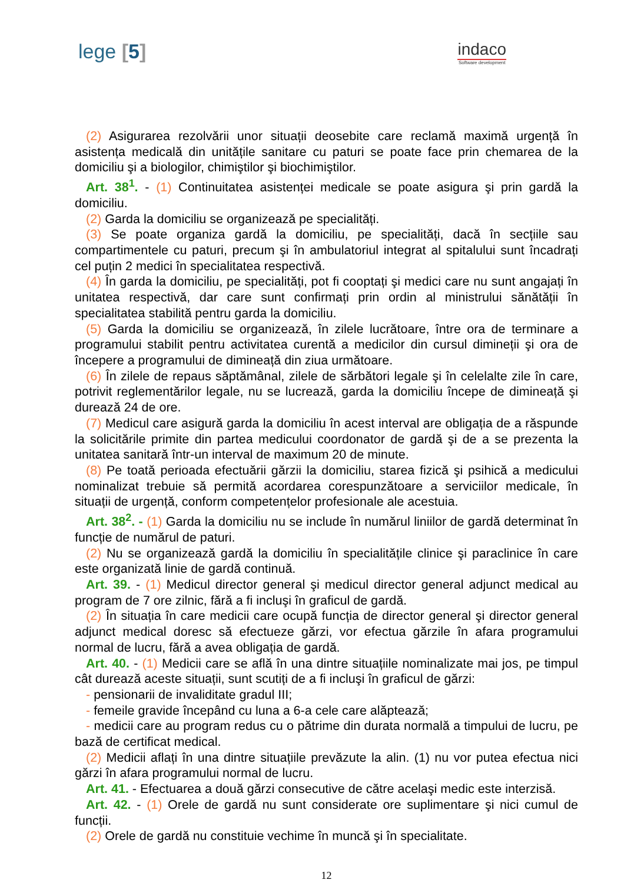lege [5]
indaco
Software development
(2) Asigurarea rezolvării unor situații deosebite care reclamă maximă urgență în asistența medicală din unitățile sanitare cu paturi se poate face prin chemarea de la domiciliu şi a biologilor, chimiştilor şi biochimiştilor.
Art. 38<sup>1</sup>. - (1) Continuitatea asistenței medicale se poate asigura şi prin gardă la domiciliu.
(2) Garda la domiciliu se organizează pe specialități.
(3) Se poate organiza gardă la domiciliu, pe specialități, dacă în secțiile sau compartimentele cu paturi, precum şi în ambulatoriul integrat al spitalului sunt încadrați cel puțin 2 medici în specialitatea respectivă.
(4) În garda la domiciliu, pe specialități, pot fi cooptați şi medici care nu sunt angajați în unitatea respectivă, dar care sunt confirmați prin ordin al ministrului sănătății în specialitatea stabilită pentru garda la domiciliu.
(5) Garda la domiciliu se organizează, în zilele lucrătoare, între ora de terminare a programului stabilit pentru activitatea curentă a medicilor din cursul dimineții şi ora de începere a programului de dimineață din ziua următoare.
(6) În zilele de repaus săptămânal, zilele de sărbători legale şi în celelalte zile în care, potrivit reglementărilor legale, nu se lucrează, garda la domiciliu începe de dimineață şi durează 24 de ore.
(7) Medicul care asigură garda la domiciliu în acest interval are obligația de a răspunde la solicitările primite din partea medicului coordonator de gardă şi de a se prezenta la unitatea sanitară într-un interval de maximum 20 de minute.
(8) Pe toată perioada efectuării gărzii la domiciliu, starea fizică şi psihică a medicului nominalizat trebuie să permită acordarea corespunzătoare a serviciilor medicale, în situații de urgență, conform competențelor profesionale ale acestuia.
Art. 38<sup>2</sup>. - (1) Garda la domiciliu nu se include în numărul liniilor de gardă determinat în funcție de numărul de paturi.
(2) Nu se organizează gardă la domiciliu în specialitățile clinice şi paraclinice în care este organizată linie de gardă continuă.
Art. 39. - (1) Medicul director general şi medicul director general adjunct medical au program de 7 ore zilnic, fără a fi incluşi în graficul de gardă.
(2) În situația în care medicii care ocupă funcția de director general şi director general adjunct medical doresc să efectueze gărzi, vor efectua gărzile în afara programului normal de lucru, fără a avea obligația de gardă.
Art. 40. - (1) Medicii care se află în una dintre situațiile nominalizate mai jos, pe timpul cât durează aceste situații, sunt scutiți de a fi incluşi în graficul de gărzi:
- pensionarii de invaliditate gradul III;
- femeile gravide începând cu luna a 6-a cele care alăptează;
- medicii care au program redus cu o pătrime din durata normală a timpului de lucru, pe bază de certificat medical.
(2) Medicii aflați în una dintre situațiile prevăzute la alin. (1) nu vor putea efectua nici gărzi în afara programului normal de lucru.
Art. 41. - Efectuarea a două gărzi consecutive de către acelaşi medic este interzisă.
Art. 42. - (1) Orele de gardă nu sunt considerate ore suplimentare şi nici cumul de funcții.
(2) Orele de gardă nu constituie vechime în muncă şi în specialitate.
12